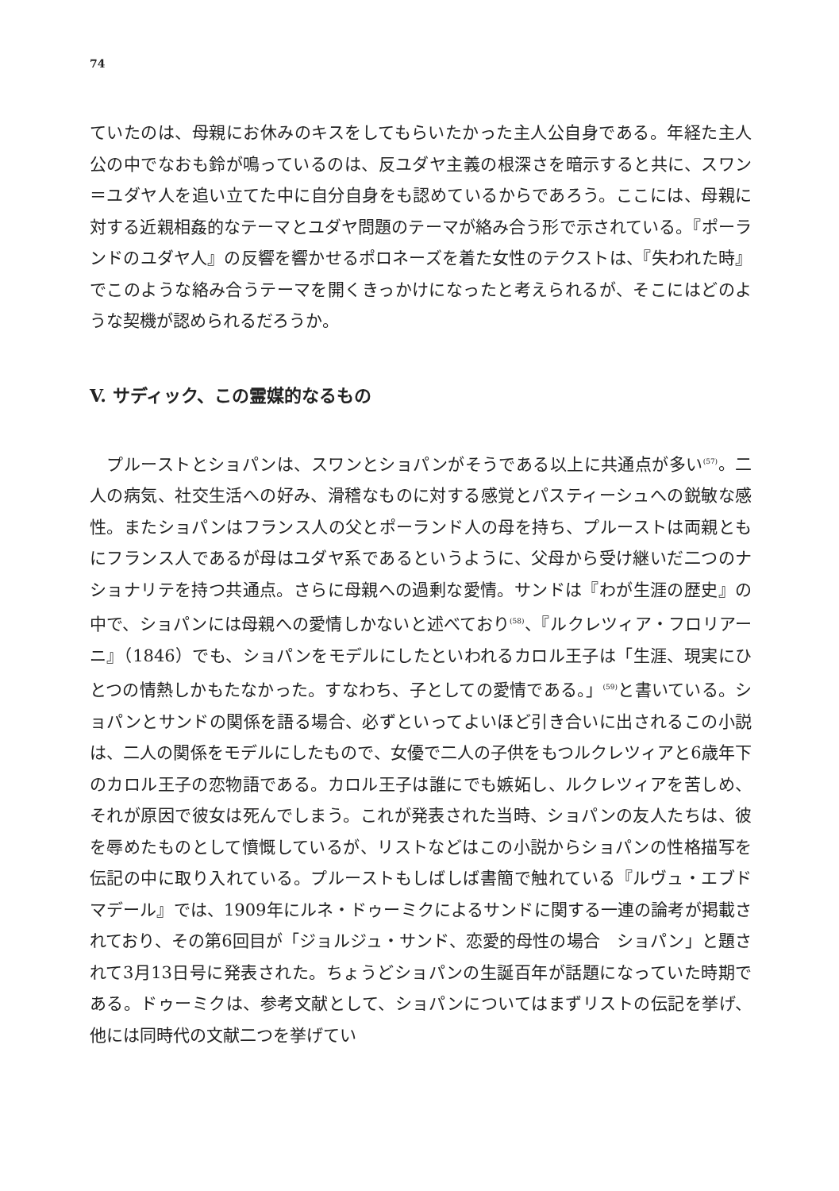74
ていたのは、母親にお休みのキスをしてもらいたかった主人公自身である。年経た主人公の中でなおも鈴が鳴っているのは、反ユダヤ主義の根深さを暗示すると共に、スワン＝ユダヤ人を追い立てた中に自分自身をも認めているからであろう。ここには、母親に対する近親相姦的なテーマとユダヤ問題のテーマが絡み合う形で示されている。『ポーランドのユダヤ人』の反響を響かせるポロネーズを着た女性のテクストは、『失われた時』でこのような絡み合うテーマを開くきっかけになったと考えられるが、そこにはどのような契機が認められるだろうか。
V. サディック、この霊媒的なるもの
　プルーストとショパンは、スワンとショパンがそうである以上に共通点が多い<sup>(57)</sup>。二人の病気、社交生活への好み、滑稽なものに対する感覚とパスティーシュへの鋭敏な感性。またショパンはフランス人の父とポーランド人の母を持ち、プルーストは両親ともにフランス人であるが母はユダヤ系であるというように、父母から受け継いだ二つのナショナリテを持つ共通点。さらに母親への過剰な愛情。サンドは『わが生涯の歴史』の中で、ショパンには母親への愛情しかないと述べており<sup>(58)</sup>、『ルクレツィア・フロリアーニ』（1846）でも、ショパンをモデルにしたといわれるカロル王子は「生涯、現実にひとつの情熱しかもたなかった。すなわち、子としての愛情である。」<sup>(59)</sup>と書いている。ショパンとサンドの関係を語る場合、必ずといってよいほど引き合いに出されるこの小説は、二人の関係をモデルにしたもので、女優で二人の子供をもつルクレツィアと6歳年下のカロル王子の恋物語である。カロル王子は誰にでも嫉妬し、ルクレツィアを苦しめ、それが原因で彼女は死んでしまう。これが発表された当時、ショパンの友人たちは、彼を辱めたものとして憤慨しているが、リストなどはこの小説からショパンの性格描写を伝記の中に取り入れている。プルーストもしばしば書簡で触れている『ルヴュ・エブドマデール』では、1909年にルネ・ドゥーミクによるサンドに関する一連の論考が掲載されており、その第6回目が「ジョルジュ・サンド、恋愛的母性の場合　ショパン」と題されて3月13日号に発表された。ちょうどショパンの生誕百年が話題になっていた時期である。ドゥーミクは、参考文献として、ショパンについてはまずリストの伝記を挙げ、他には同時代の文献二つを挙げてい